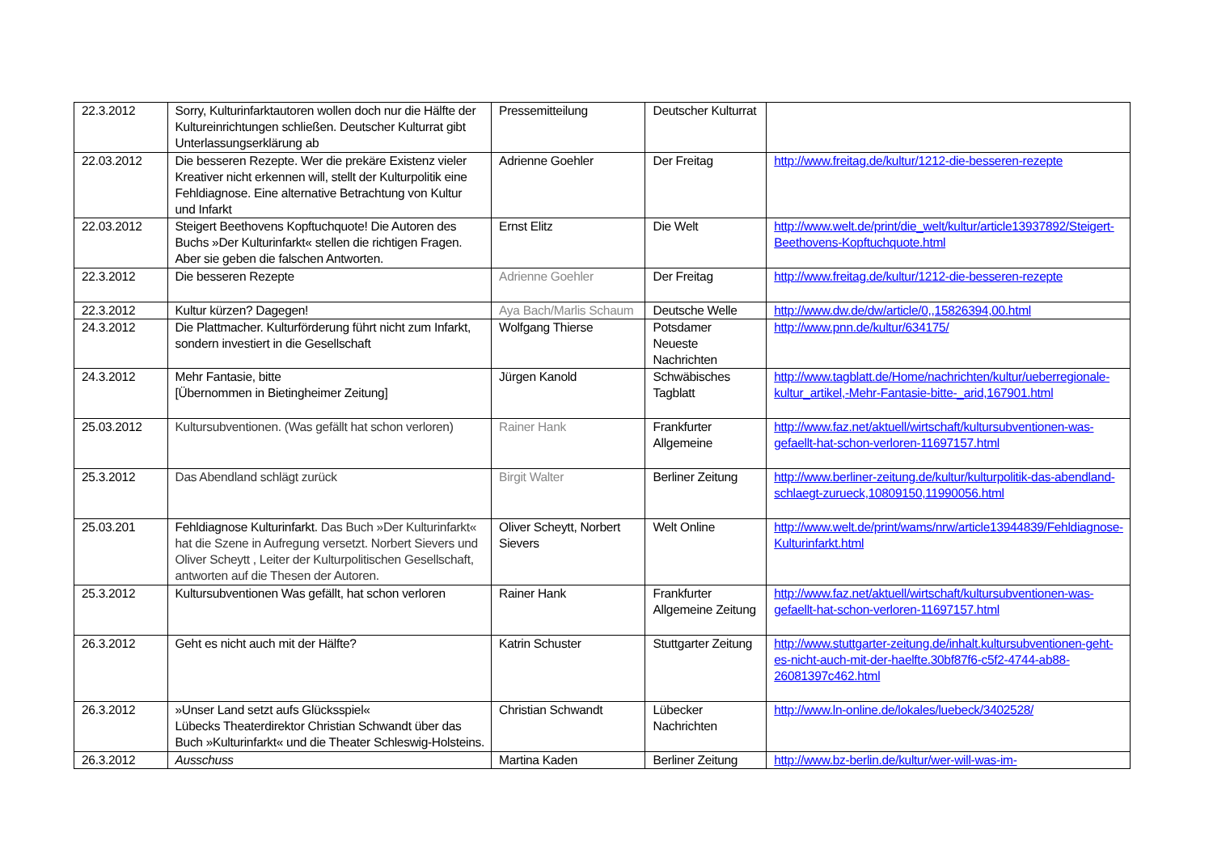| 22.3.2012 | Sorry, Kulturinfarktautoren wollen doch nur die Hälfte der Kultureinrichtungen schließen. Deutscher Kulturrat gibt Unterlassungserklärung ab | Pressemitteilung | Deutscher Kulturrat | |
| 22.03.2012 | Die besseren Rezepte. Wer die prekäre Existenz vieler Kreativer nicht erkennen will, stellt der Kulturpolitik eine Fehldiagnose. Eine alternative Betrachtung von Kultur und Infarkt | Adrienne Goehler | Der Freitag | http://www.freitag.de/kultur/1212-die-besseren-rezepte |
| 22.03.2012 | Steigert Beethovens Kopftuchquote! Die Autoren des Buchs »Der Kulturinfarkt« stellen die richtigen Fragen. Aber sie geben die falschen Antworten. | Ernst Elitz | Die Welt | http://www.welt.de/print/die_welt/kultur/article13937892/Steigert-Beethovens-Kopftuchquote.html |
| 22.3.2012 | Die besseren Rezepte | Adrienne Goehler | Der Freitag | http://www.freitag.de/kultur/1212-die-besseren-rezepte |
| 22.3.2012 | Kultur kürzen? Dagegen! | Aya Bach/Marlis Schaum | Deutsche Welle | http://www.dw.de/dw/article/0,,15826394,00.html |
| 24.3.2012 | Die Plattmacher. Kulturförderung führt nicht zum Infarkt, sondern investiert in die Gesellschaft | Wolfgang Thierse | Potsdamer Neueste Nachrichten | http://www.pnn.de/kultur/634175/ |
| 24.3.2012 | Mehr Fantasie, bitte [Übernommen in Bietingheimer Zeitung] | Jürgen Kanold | Schwäbisches Tagblatt | http://www.tagblatt.de/Home/nachrichten/kultur/ueberregionale-kultur_artikel,-Mehr-Fantasie-bitte-_arid,167901.html |
| 25.03.2012 | Kultursubventionen. (Was gefällt hat schon verloren) | Rainer Hank | Frankfurter Allgemeine | http://www.faz.net/aktuell/wirtschaft/kultursubventionen-was-gefaellt-hat-schon-verloren-11697157.html |
| 25.3.2012 | Das Abendland schlägt zurück | Birgit Walter | Berliner Zeitung | http://www.berliner-zeitung.de/kultur/kulturpolitik-das-abendland-schlaegt-zurueck,10809150,11990056.html |
| 25.03.201 | Fehldiagnose Kulturinfarkt. Das Buch »Der Kulturinfarkt« hat die Szene in Aufregung versetzt. Norbert Sievers und Oliver Scheytt , Leiter der Kulturpolitischen Gesellschaft, antworten auf die Thesen der Autoren. | Oliver Scheytt, Norbert Sievers | Welt Online | http://www.welt.de/print/wams/nrw/article13944839/Fehldiagnose-Kulturinfarkt.html |
| 25.3.2012 | Kultursubventionen Was gefällt, hat schon verloren | Rainer Hank | Frankfurter Allgemeine Zeitung | http://www.faz.net/aktuell/wirtschaft/kultursubventionen-was-gefaellt-hat-schon-verloren-11697157.html |
| 26.3.2012 | Geht es nicht auch mit der Hälfte? | Katrin Schuster | Stuttgarter Zeitung | http://www.stuttgarter-zeitung.de/inhalt.kultursubventionen-geht-es-nicht-auch-mit-der-haelfte.30bf87f6-c5f2-4744-ab88-26081397c462.html |
| 26.3.2012 | »Unser Land setzt aufs Glücksspiel« Lübecks Theaterdirektor Christian Schwandt über das Buch »Kulturinfarkt« und die Theater Schleswig-Holsteins. | Christian Schwandt | Lübecker Nachrichten | http://www.ln-online.de/lokales/luebeck/3402528/ |
| 26.3.2012 | Ausschuss | Martina Kaden | Berliner Zeitung | http://www.bz-berlin.de/kultur/wer-will-was-im- |